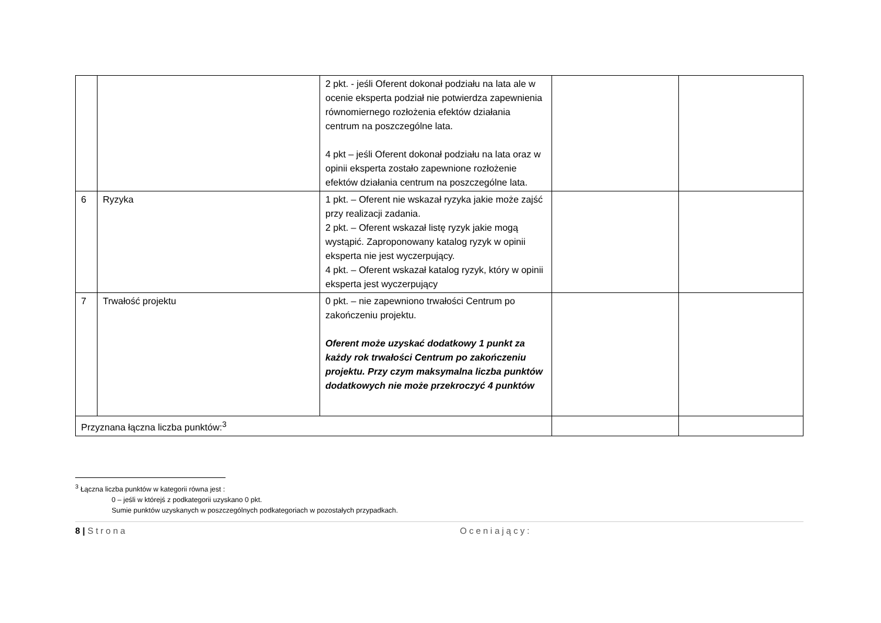| | | 2 pkt. - jeśli Oferent dokonał podziału na lata ale w ocenie eksperta podział nie potwierdza zapewnienia równomiernego rozłożenia efektów działania centrum na poszczególne lata. 4 pkt – jeśli Oferent dokonał podziału na lata oraz w opinii eksperta zostało zapewnione rozłożenie efektów działania centrum na poszczególne lata. | | |
| 6 | Ryzyka | 1 pkt. – Oferent nie wskazał ryzyka jakie może zajść przy realizacji zadania. 2 pkt. – Oferent wskazał listę ryzyk jakie mogą wystąpić. Zaproponowany katalog ryzyk w opinii eksperta nie jest wyczerpujący. 4 pkt. – Oferent wskazał katalog ryzyk, który w opinii eksperta jest wyczerpujący | | |
| 7 | Trwałość projektu | 0 pkt. – nie zapewniono trwałości Centrum po zakończeniu projektu. Oferent może uzyskać dodatkowy 1 punkt za każdy rok trwałości Centrum po zakończeniu projektu. Przy czym maksymalna liczba punktów dodatkowych nie może przekroczyć 4 punktów | | |
| Przyznana łączna liczba punktów:<sup>3</sup> | | | | |
<sup>3</sup> Łączna liczba punktów w kategorii równa jest :
0 – jeśli w którejś z podkategorii uzyskano 0 pkt.
Sumie punktów uzyskanych w poszczególnych podkategoriach w pozostałych przypadkach.
8 | Strona Oceniający: